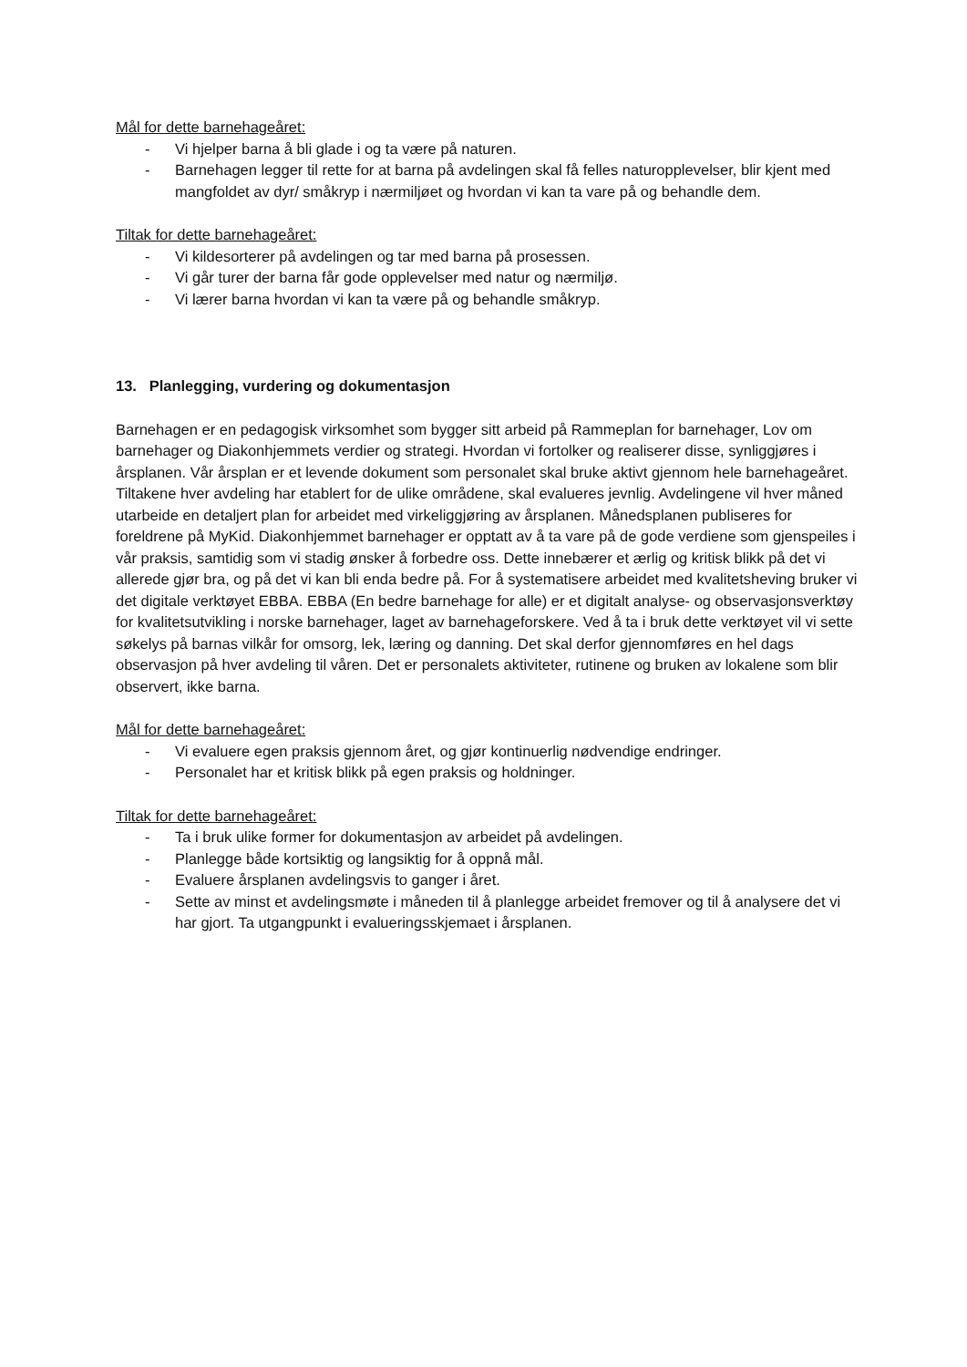Mål for dette barnehageåret:
- Vi hjelper barna å bli glade i og ta være på naturen.
- Barnehagen legger til rette for at barna på avdelingen skal få felles naturopplevelser, blir kjent med mangfoldet av dyr/ småkryp i nærmiljøet og hvordan vi kan ta vare på og behandle dem.
Tiltak for dette barnehageåret:
- Vi kildesorterer på avdelingen og tar med barna på prosessen.
- Vi går turer der barna får gode opplevelser med natur og nærmiljø.
- Vi lærer barna hvordan vi kan ta være på og behandle småkryp.
13. Planlegging, vurdering og dokumentasjon
Barnehagen er en pedagogisk virksomhet som bygger sitt arbeid på Rammeplan for barnehager, Lov om barnehager og Diakonhjemmets verdier og strategi. Hvordan vi fortolker og realiserer disse, synliggjøres i årsplanen. Vår årsplan er et levende dokument som personalet skal bruke aktivt gjennom hele barnehageåret. Tiltakene hver avdeling har etablert for de ulike områdene, skal evalueres jevnlig. Avdelingene vil hver måned utarbeide en detaljert plan for arbeidet med virkeliggjøring av årsplanen. Månedsplanen publiseres for foreldrene på MyKid. Diakonhjemmet barnehager er opptatt av å ta vare på de gode verdiene som gjenspeiles i vår praksis, samtidig som vi stadig ønsker å forbedre oss. Dette innebærer et ærlig og kritisk blikk på det vi allerede gjør bra, og på det vi kan bli enda bedre på. For å systematisere arbeidet med kvalitetsheving bruker vi det digitale verktøyet EBBA. EBBA (En bedre barnehage for alle) er et digitalt analyse- og observasjonsverktøy for kvalitetsutvikling i norske barnehager, laget av barnehageforskere. Ved å ta i bruk dette verktøyet vil vi sette søkelys på barnas vilkår for omsorg, lek, læring og danning. Det skal derfor gjennomføres en hel dags observasjon på hver avdeling til våren. Det er personalets aktiviteter, rutinene og bruken av lokalene som blir observert, ikke barna.
Mål for dette barnehageåret:
- Vi evaluere egen praksis gjennom året, og gjør kontinuerlig nødvendige endringer.
- Personalet har et kritisk blikk på egen praksis og holdninger.
Tiltak for dette barnehageåret:
- Ta i bruk ulike former for dokumentasjon av arbeidet på avdelingen.
- Planlegge både kortsiktig og langsiktig for å oppnå mål.
- Evaluere årsplanen avdelingsvis to ganger i året.
- Sette av minst et avdelingsmøte i måneden til å planlegge arbeidet fremover og til å analysere det vi har gjort. Ta utgangpunkt i evalueringsskjemaet i årsplanen.